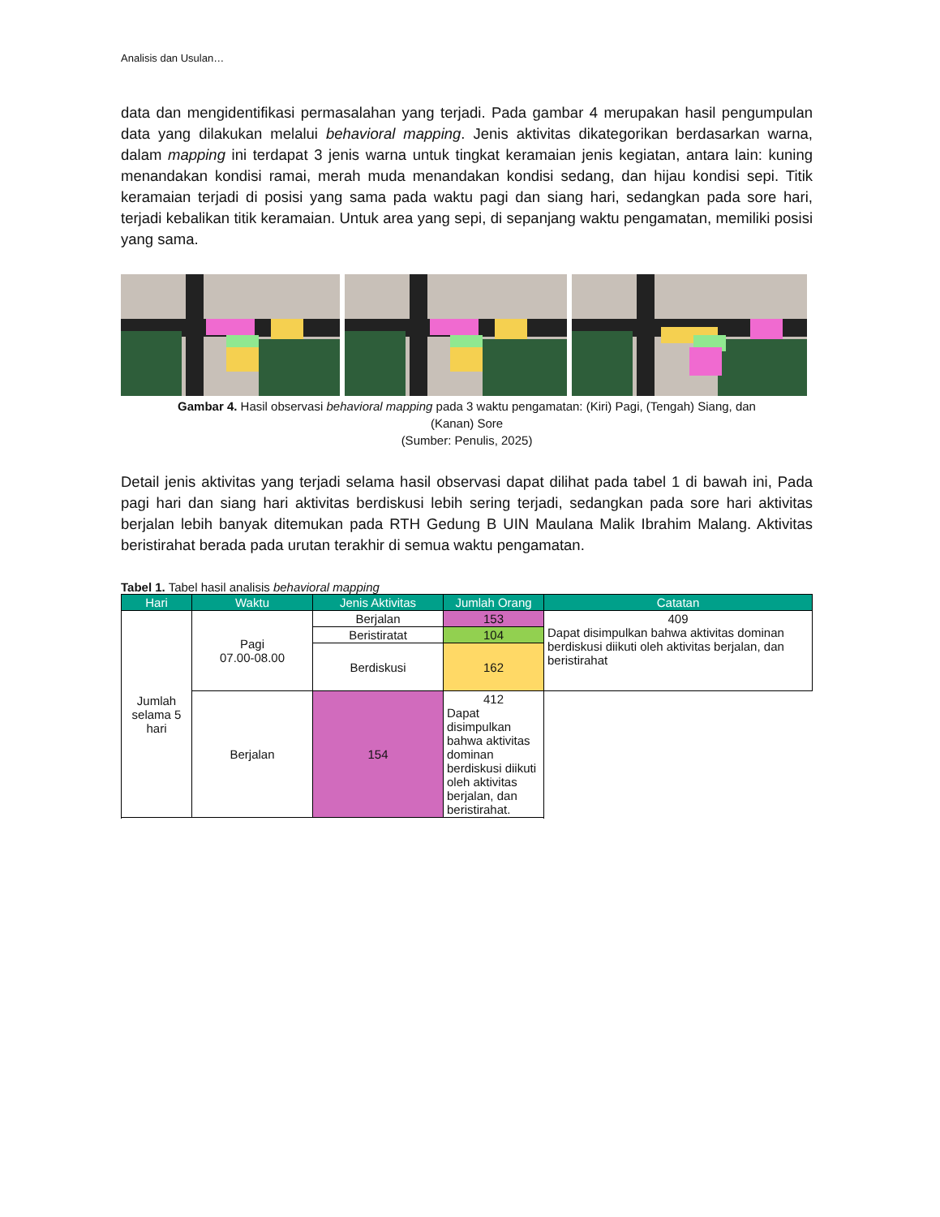Analisis dan Usulan…
data dan mengidentifikasi permasalahan yang terjadi. Pada gambar 4 merupakan hasil pengumpulan data yang dilakukan melalui behavioral mapping. Jenis aktivitas dikategorikan berdasarkan warna, dalam mapping ini terdapat 3 jenis warna untuk tingkat keramaian jenis kegiatan, antara lain: kuning menandakan kondisi ramai, merah muda menandakan kondisi sedang, dan hijau kondisi sepi. Titik keramaian terjadi di posisi yang sama pada waktu pagi dan siang hari, sedangkan pada sore hari, terjadi kebalikan titik keramaian. Untuk area yang sepi, di sepanjang waktu pengamatan, memiliki posisi yang sama.
Gambar 4. Hasil observasi behavioral mapping pada 3 waktu pengamatan: (Kiri) Pagi, (Tengah) Siang, dan
(Kanan) Sore
(Sumber: Penulis, 2025)
Detail jenis aktivitas yang terjadi selama hasil observasi dapat dilihat pada tabel 1 di bawah ini, Pada pagi hari dan siang hari aktivitas berdiskusi lebih sering terjadi, sedangkan pada sore hari aktivitas berjalan lebih banyak ditemukan pada RTH Gedung B UIN Maulana Malik Ibrahim Malang. Aktivitas beristirahat berada pada urutan terakhir di semua waktu pengamatan.
Tabel 1. Tabel hasil analisis behavioral mapping
| Hari | Waktu | Jenis Aktivitas | Jumlah Orang | Catatan |
| --- | --- | --- | --- | --- |
| Jumlah selama 5 hari | Pagi 07.00-08.00 | Berjalan | 153 | 409 Dapat disimpulkan bahwa aktivitas dominan berdiskusi diikuti oleh aktivitas berjalan, dan beristirahat |
| | | Beristiratat | 104 | |
| | | Berdiskusi | 162 | |
| | Berjalan | 154 | 412 Dapat disimpulkan bahwa aktivitas dominan berdiskusi diikuti oleh aktivitas berjalan, dan beristirahat. | |